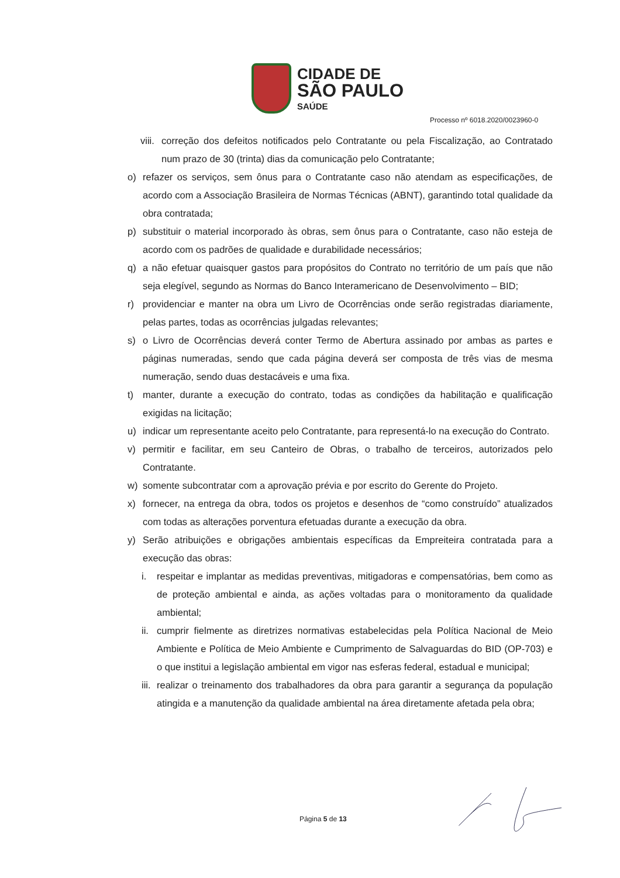CIDADE DE
SÃO PAULO
SAÚDE
Processo nº 6018.2020/0023960-0
viii. correção dos defeitos notificados pelo Contratante ou pela Fiscalização, ao Contratado num prazo de 30 (trinta) dias da comunicação pelo Contratante;
o) refazer os serviços, sem ônus para o Contratante caso não atendam as especificações, de acordo com a Associação Brasileira de Normas Técnicas (ABNT), garantindo total qualidade da obra contratada;
p) substituir o material incorporado às obras, sem ônus para o Contratante, caso não esteja de acordo com os padrões de qualidade e durabilidade necessários;
q) a não efetuar quaisquer gastos para propósitos do Contrato no território de um país que não seja elegível, segundo as Normas do Banco Interamericano de Desenvolvimento – BID;
r) providenciar e manter na obra um Livro de Ocorrências onde serão registradas diariamente, pelas partes, todas as ocorrências julgadas relevantes;
s) o Livro de Ocorrências deverá conter Termo de Abertura assinado por ambas as partes e páginas numeradas, sendo que cada página deverá ser composta de três vias de mesma numeração, sendo duas destacáveis e uma fixa.
t) manter, durante a execução do contrato, todas as condições da habilitação e qualificação exigidas na licitação;
u) indicar um representante aceito pelo Contratante, para representá-lo na execução do Contrato.
v) permitir e facilitar, em seu Canteiro de Obras, o trabalho de terceiros, autorizados pelo Contratante.
w) somente subcontratar com a aprovação prévia e por escrito do Gerente do Projeto.
x) fornecer, na entrega da obra, todos os projetos e desenhos de “como construído” atualizados com todas as alterações porventura efetuadas durante a execução da obra.
y) Serão atribuições e obrigações ambientais específicas da Empreiteira contratada para a execução das obras:
i. respeitar e implantar as medidas preventivas, mitigadoras e compensatórias, bem como as de proteção ambiental e ainda, as ações voltadas para o monitoramento da qualidade ambiental;
ii. cumprir fielmente as diretrizes normativas estabelecidas pela Política Nacional de Meio Ambiente e Política de Meio Ambiente e Cumprimento de Salvaguardas do BID (OP-703) e o que institui a legislação ambiental em vigor nas esferas federal, estadual e municipal;
iii. realizar o treinamento dos trabalhadores da obra para garantir a segurança da população atingida e a manutenção da qualidade ambiental na área diretamente afetada pela obra;
Página 5 de 13